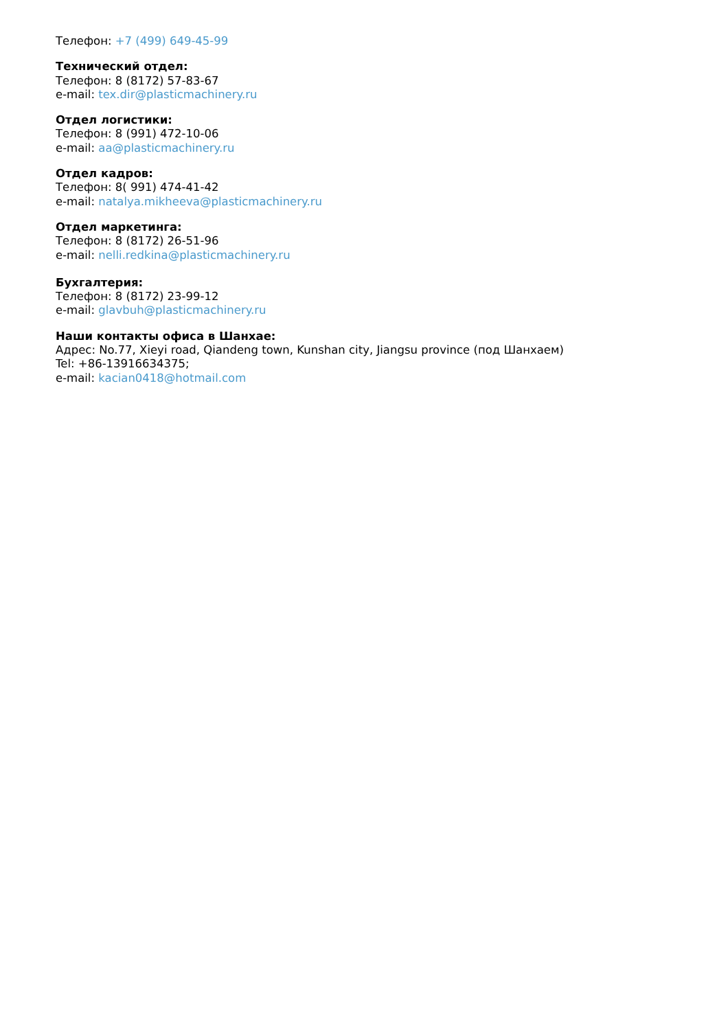Телефон: +7 (499) 649-45-99
Технический отдел:
Телефон: 8 (8172) 57-83-67
e-mail: tex.dir@plasticmachinery.ru
Отдел логистики:
Телефон: 8 (991) 472-10-06
e-mail: aa@plasticmachinery.ru
Отдел кадров:
Телефон: 8( 991) 474-41-42
e-mail: natalya.mikheeva@plasticmachinery.ru
Отдел маркетинга:
Телефон: 8 (8172) 26-51-96
e-mail: nelli.redkina@plasticmachinery.ru
Бухгалтерия:
Телефон: 8 (8172) 23-99-12
e-mail: glavbuh@plasticmachinery.ru
Наши контакты офиса в Шанхае:
Адрес: No.77, Xieyi road, Qiandeng town, Kunshan city, Jiangsu province (под Шанхаем)
Tel: +86-13916634375;
e-mail: kacian0418@hotmail.com